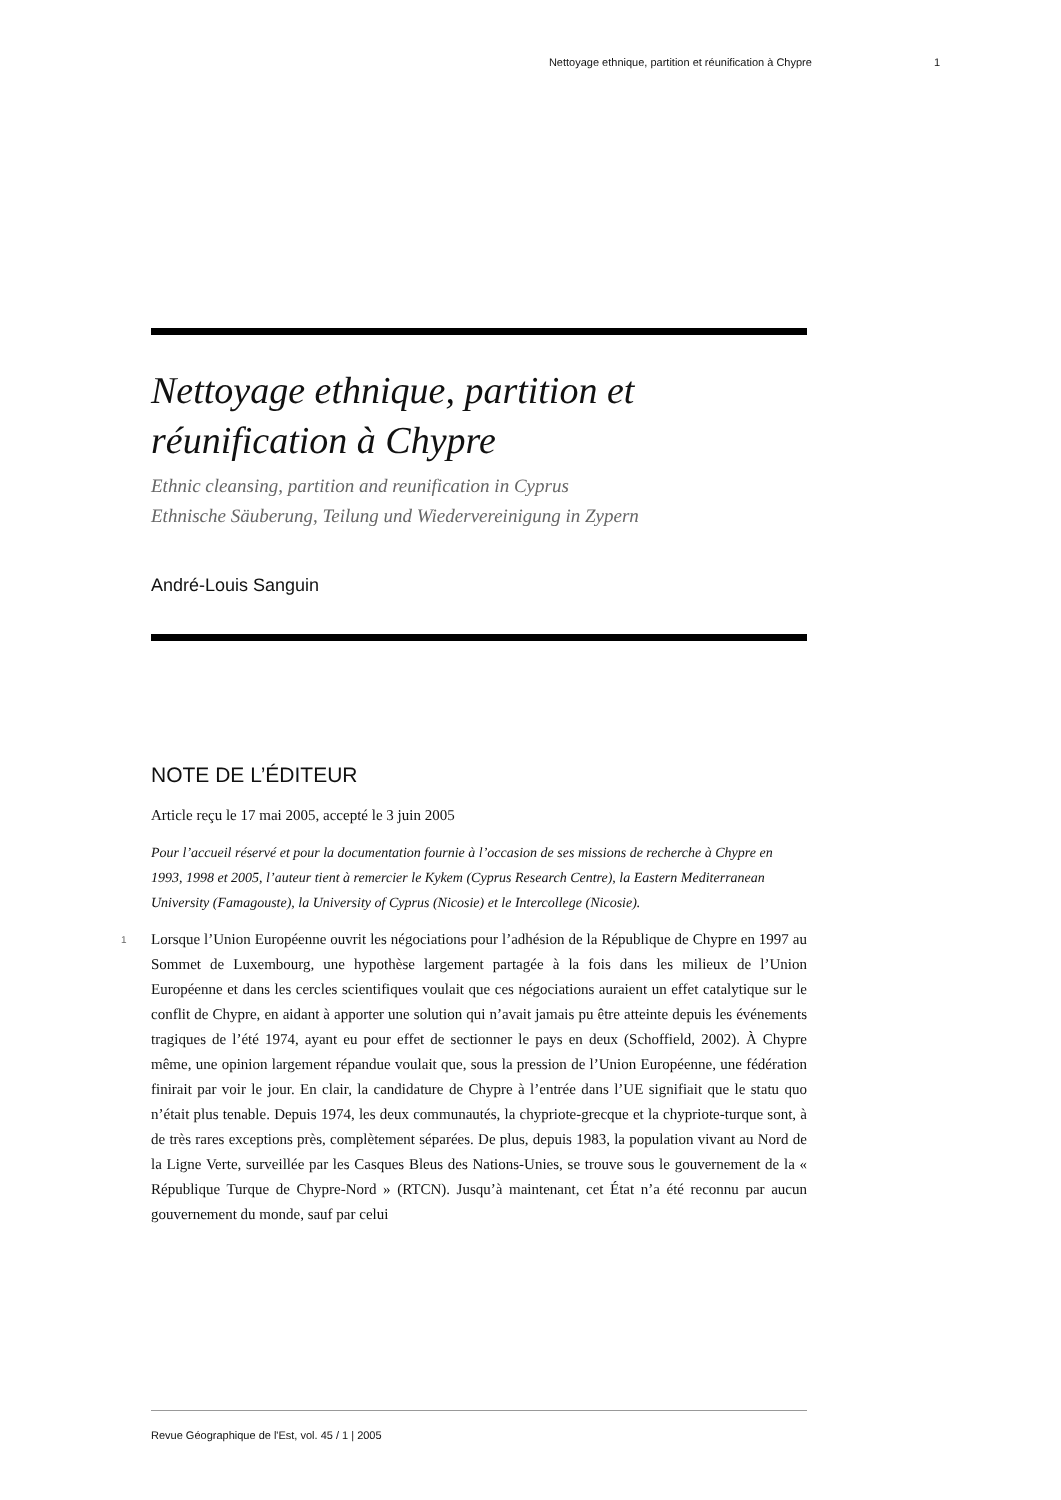Nettoyage ethnique, partition et réunification à Chypre 1
Nettoyage ethnique, partition et réunification à Chypre
Ethnic cleansing, partition and reunification in Cyprus
Ethnische Säuberung, Teilung und Wiedervereinigung in Zypern
André-Louis Sanguin
NOTE DE L’ÉDITEUR
Article reçu le 17 mai 2005, accepté le 3 juin 2005
Pour l’accueil réservé et pour la documentation fournie à l’occasion de ses missions de recherche à Chypre en 1993, 1998 et 2005, l’auteur tient à remercier le Kykem (Cyprus Research Centre), la Eastern Mediterranean University (Famagouste), la University of Cyprus (Nicosie) et le Intercollege (Nicosie).
1 Lorsque l’Union Européenne ouvrit les négociations pour l’adhésion de la République de Chypre en 1997 au Sommet de Luxembourg, une hypothèse largement partagée à la fois dans les milieux de l’Union Européenne et dans les cercles scientifiques voulait que ces négociations auraient un effet catalytique sur le conflit de Chypre, en aidant à apporter une solution qui n’avait jamais pu être atteinte depuis les événements tragiques de l’été 1974, ayant eu pour effet de sectionner le pays en deux (Schoffield, 2002). À Chypre même, une opinion largement répandue voulait que, sous la pression de l’Union Européenne, une fédération finirait par voir le jour. En clair, la candidature de Chypre à l’entrée dans l’UE signifiait que le statu quo n’était plus tenable. Depuis 1974, les deux communautés, la chypriote-grecque et la chypriote-turque sont, à de très rares exceptions près, complètement séparées. De plus, depuis 1983, la population vivant au Nord de la Ligne Verte, surveillée par les Casques Bleus des Nations-Unies, se trouve sous le gouvernement de la « République Turque de Chypre-Nord » (RTCN). Jusqu’à maintenant, cet État n’a été reconnu par aucun gouvernement du monde, sauf par celui
Revue Géographique de l'Est, vol. 45 / 1 | 2005